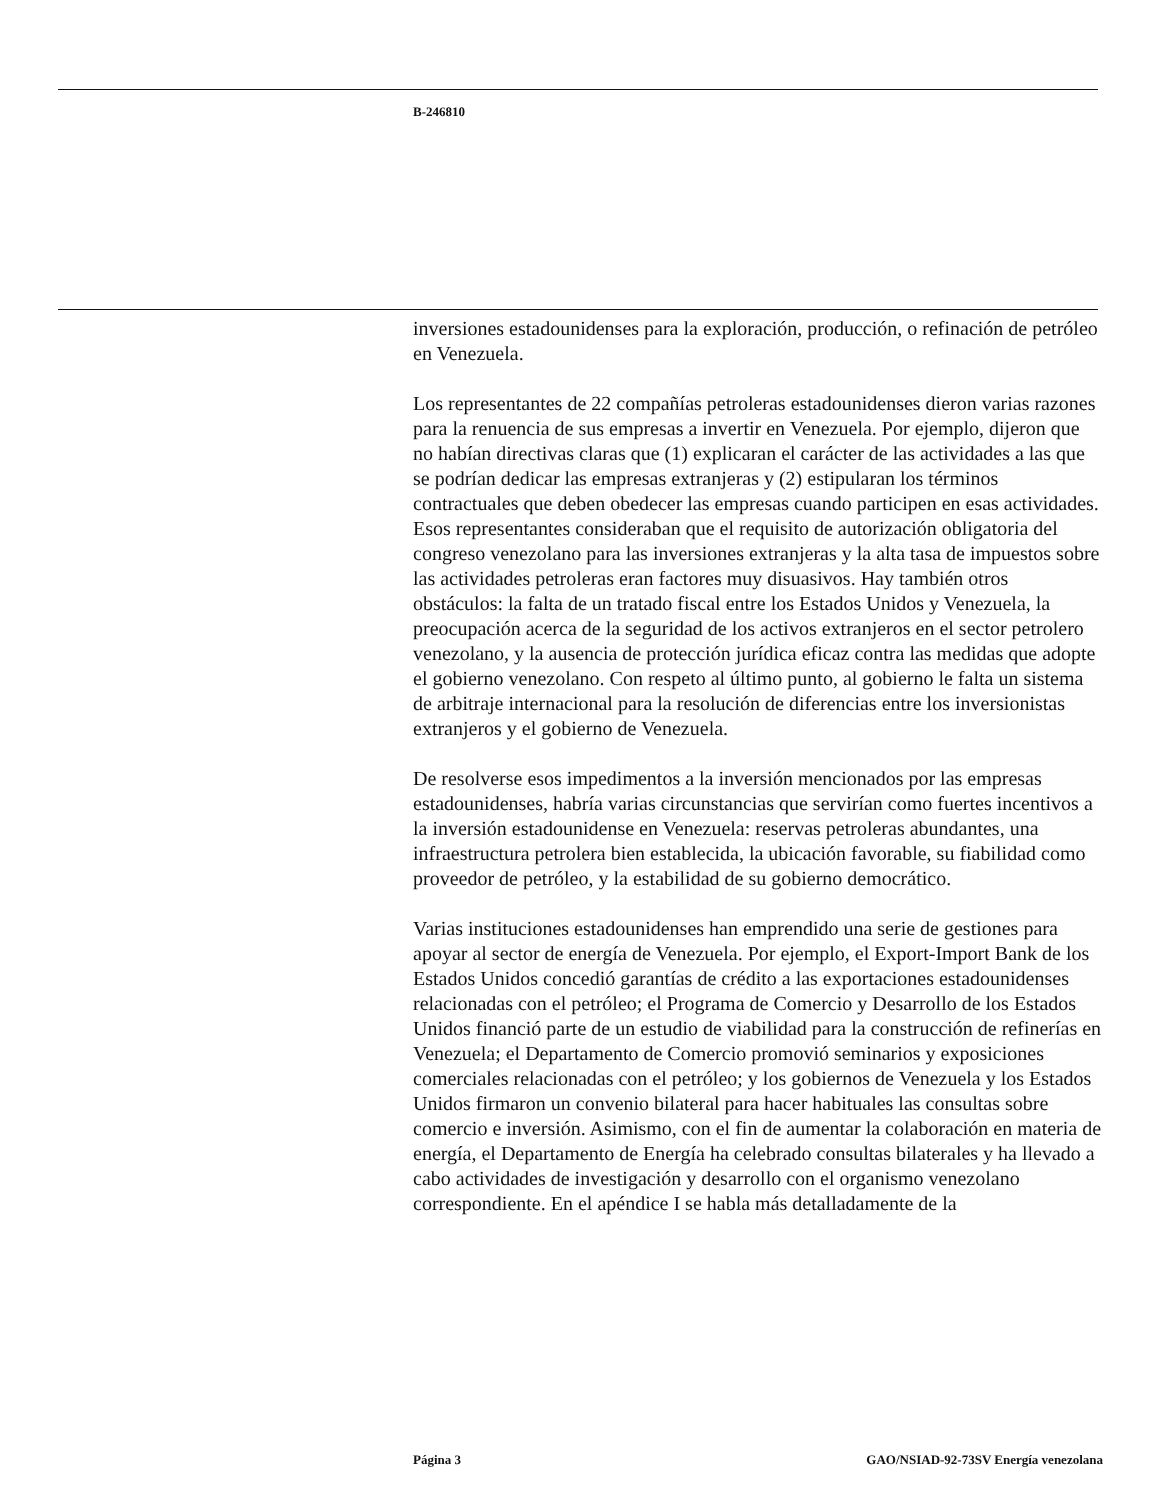B-246810
inversiones estadounidenses para la exploración, producción, o refinación de petróleo en Venezuela.
Los representantes de 22 compañías petroleras estadounidenses dieron varias razones para la renuencia de sus empresas a invertir en Venezuela. Por ejemplo, dijeron que no habían directivas claras que (1) explicaran el carácter de las actividades a las que se podrían dedicar las empresas extranjeras y (2) estipularan los términos contractuales que deben obedecer las empresas cuando participen en esas actividades. Esos representantes consideraban que el requisito de autorización obligatoria del congreso venezolano para las inversiones extranjeras y la alta tasa de impuestos sobre las actividades petroleras eran factores muy disuasivos. Hay también otros obstáculos: la falta de un tratado fiscal entre los Estados Unidos y Venezuela, la preocupación acerca de la seguridad de los activos extranjeros en el sector petrolero venezolano, y la ausencia de protección jurídica eficaz contra las medidas que adopte el gobierno venezolano. Con respeto al último punto, al gobierno le falta un sistema de arbitraje internacional para la resolución de diferencias entre los inversionistas extranjeros y el gobierno de Venezuela.
De resolverse esos impedimentos a la inversión mencionados por las empresas estadounidenses, habría varias circunstancias que servirían como fuertes incentivos a la inversión estadounidense en Venezuela: reservas petroleras abundantes, una infraestructura petrolera bien establecida, la ubicación favorable, su fiabilidad como proveedor de petróleo, y la estabilidad de su gobierno democrático.
Varias instituciones estadounidenses han emprendido una serie de gestiones para apoyar al sector de energía de Venezuela. Por ejemplo, el Export-Import Bank de los Estados Unidos concedió garantías de crédito a las exportaciones estadounidenses relacionadas con el petróleo; el Programa de Comercio y Desarrollo de los Estados Unidos financió parte de un estudio de viabilidad para la construcción de refinerías en Venezuela; el Departamento de Comercio promovió seminarios y exposiciones comerciales relacionadas con el petróleo; y los gobiernos de Venezuela y los Estados Unidos firmaron un convenio bilateral para hacer habituales las consultas sobre comercio e inversión. Asimismo, con el fin de aumentar la colaboración en materia de energía, el Departamento de Energía ha celebrado consultas bilaterales y ha llevado a cabo actividades de investigación y desarrollo con el organismo venezolano correspondiente. En el apéndice I se habla más detalladamente de la
Página 3 GAO/NSIAD-92-73SV Energía venezolana